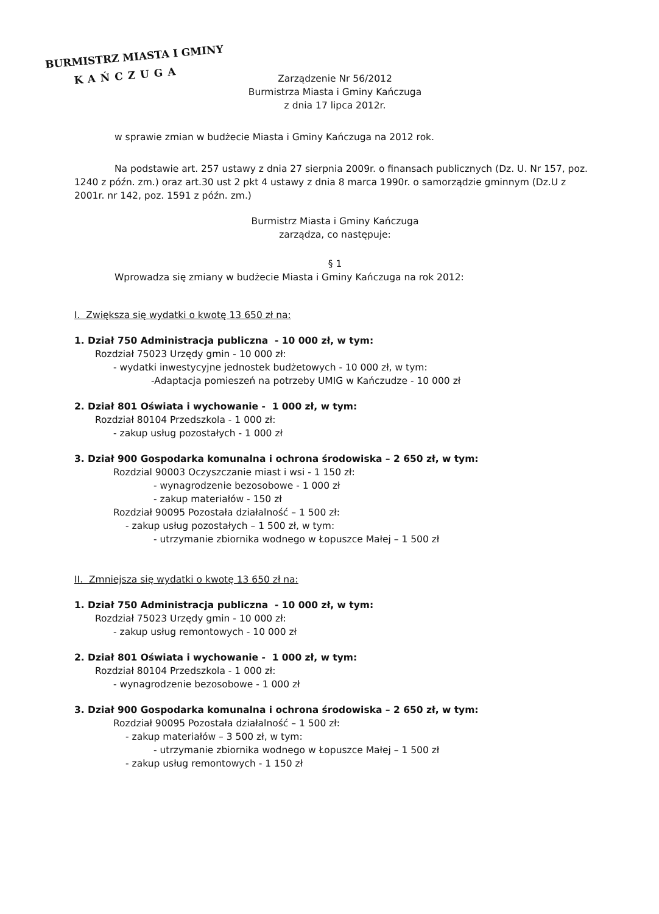BURMISTRZ MIASTA I GMINY
KAŃCZUGA
Zarządzenie Nr 56/2012
Burmistrza Miasta i Gminy Kańczuga
z dnia 17 lipca 2012r.
w sprawie zmian w budżecie Miasta i Gminy Kańczuga na 2012 rok.
Na podstawie art. 257 ustawy z dnia 27 sierpnia 2009r. o finansach publicznych (Dz. U. Nr 157, poz. 1240 z późn. zm.) oraz art.30 ust 2 pkt 4 ustawy z dnia 8 marca 1990r. o samorządzie gminnym (Dz.U z 2001r. nr 142, poz. 1591 z późn. zm.)
Burmistrz Miasta i Gminy Kańczuga
zarządza, co następuje:
§ 1
Wprowadza się zmiany w budżecie Miasta i Gminy Kańczuga na rok 2012:
I. Zwiększa się wydatki o kwotę 13 650 zł na:
1. Dział 750 Administracja publiczna - 10 000 zł, w tym:
Rozdział 75023 Urzędy gmin - 10 000 zł:
- wydatki inwestycyjne jednostek budżetowych - 10 000 zł, w tym:
-Adaptacja pomieszeń na potrzeby UMIG w Kańczudze - 10 000 zł
2. Dział 801 Oświata i wychowanie - 1 000 zł, w tym:
Rozdział 80104 Przedszkola - 1 000 zł:
- zakup usług pozostałych - 1 000 zł
3. Dział 900 Gospodarka komunalna i ochrona środowiska – 2 650 zł, w tym:
Rozdzial 90003 Oczyszczanie miast i wsi - 1 150 zł:
- wynagrodzenie bezosobowe - 1 000 zł
- zakup materiałów - 150 zł
Rozdział 90095 Pozostała działalność – 1 500 zł:
- zakup usług pozostałych – 1 500 zł, w tym:
- utrzymanie zbiornika wodnego w Łopuszce Małej – 1 500 zł
II. Zmniejsza się wydatki o kwotę 13 650 zł na:
1. Dział 750 Administracja publiczna - 10 000 zł, w tym:
Rozdział 75023 Urzędy gmin - 10 000 zł:
- zakup usług remontowych - 10 000 zł
2. Dział 801 Oświata i wychowanie - 1 000 zł, w tym:
Rozdział 80104 Przedszkola - 1 000 zł:
- wynagrodzenie bezosobowe - 1 000 zł
3. Dział 900 Gospodarka komunalna i ochrona środowiska – 2 650 zł, w tym:
Rozdział 90095 Pozostała działalność – 1 500 zł:
- zakup materiałów – 3 500 zł, w tym:
- utrzymanie zbiornika wodnego w Łopuszce Małej – 1 500 zł
- zakup usług remontowych - 1 150 zł